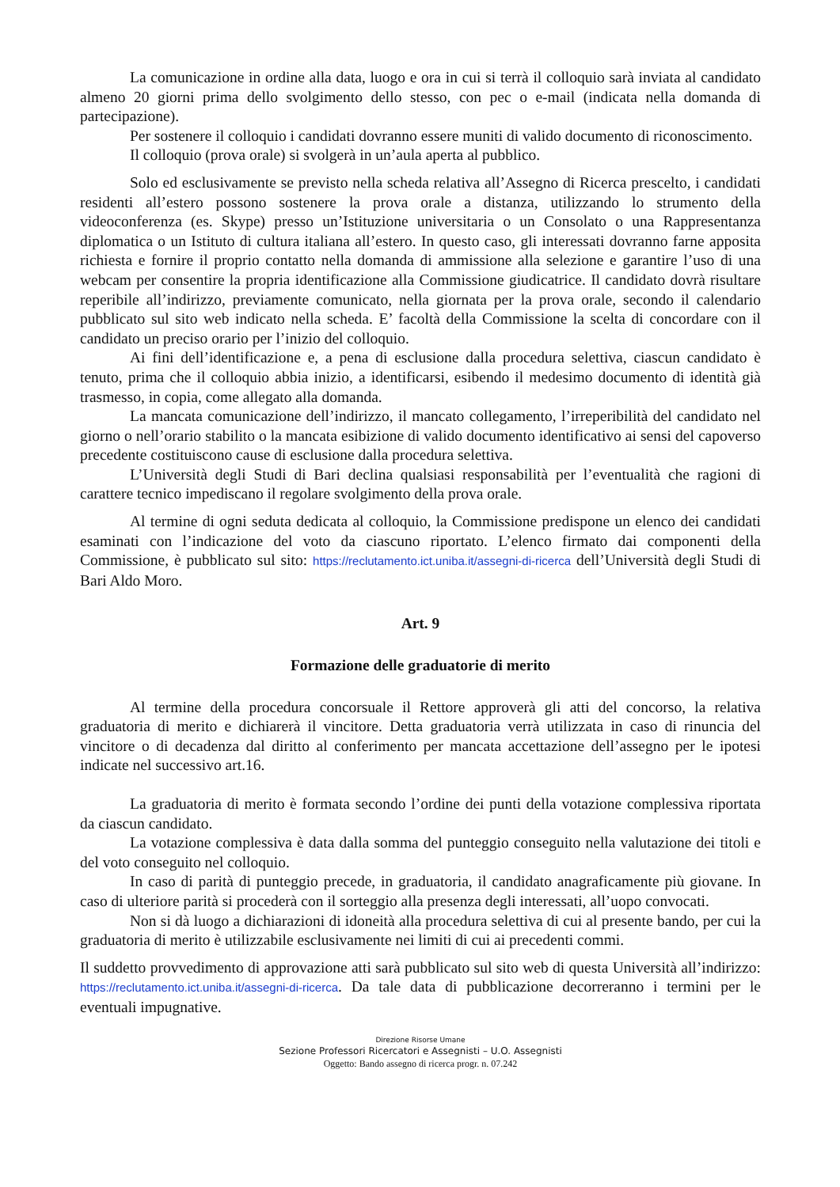La comunicazione in ordine alla data, luogo e ora in cui si terrà il colloquio sarà inviata al candidato almeno 20 giorni prima dello svolgimento dello stesso, con pec o e-mail (indicata nella domanda di partecipazione).
Per sostenere il colloquio i candidati dovranno essere muniti di valido documento di riconoscimento.
Il colloquio (prova orale) si svolgerà in un’aula aperta al pubblico.
Solo ed esclusivamente se previsto nella scheda relativa all’Assegno di Ricerca prescelto, i candidati residenti all’estero possono sostenere la prova orale a distanza, utilizzando lo strumento della videoconferenza (es. Skype) presso un’Istituzione universitaria o un Consolato o una Rappresentanza diplomatica o un Istituto di cultura italiana all’estero. In questo caso, gli interessati dovranno farne apposita richiesta e fornire il proprio contatto nella domanda di ammissione alla selezione e garantire l’uso di una webcam per consentire la propria identificazione alla Commissione giudicatrice. Il candidato dovrà risultare reperibile all’indirizzo, previamente comunicato, nella giornata per la prova orale, secondo il calendario pubblicato sul sito web indicato nella scheda. E’ facoltà della Commissione la scelta di concordare con il candidato un preciso orario per l’inizio del colloquio.
Ai fini dell’identificazione e, a pena di esclusione dalla procedura selettiva, ciascun candidato è tenuto, prima che il colloquio abbia inizio, a identificarsi, esibendo il medesimo documento di identità già trasmesso, in copia, come allegato alla domanda.
La mancata comunicazione dell’indirizzo, il mancato collegamento, l’irreperibilità del candidato nel giorno o nell’orario stabilito o la mancata esibizione di valido documento identificativo ai sensi del capoverso precedente costituiscono cause di esclusione dalla procedura selettiva.
L’Università degli Studi di Bari declina qualsiasi responsabilità per l’eventualità che ragioni di carattere tecnico impediscano il regolare svolgimento della prova orale.
Al termine di ogni seduta dedicata al colloquio, la Commissione predispone un elenco dei candidati esaminati con l’indicazione del voto da ciascuno riportato. L’elenco firmato dai componenti della Commissione, è pubblicato sul sito: https://reclutamento.ict.uniba.it/assegni-di-ricerca dell’Università degli Studi di Bari Aldo Moro.
Art. 9
Formazione delle graduatorie di merito
Al termine della procedura concorsuale il Rettore approverà gli atti del concorso, la relativa graduatoria di merito e dichiarerà il vincitore. Detta graduatoria verrà utilizzata in caso di rinuncia del vincitore o di decadenza dal diritto al conferimento per mancata accettazione dell’assegno per le ipotesi indicate nel successivo art.16.
La graduatoria di merito è formata secondo l’ordine dei punti della votazione complessiva riportata da ciascun candidato.
La votazione complessiva è data dalla somma del punteggio conseguito nella valutazione dei titoli e del voto conseguito nel colloquio.
In caso di parità di punteggio precede, in graduatoria, il candidato anagraficamente più giovane. In caso di ulteriore parità si procederà con il sorteggio alla presenza degli interessati, all’uopo convocati.
Non si dà luogo a dichiarazioni di idoneità alla procedura selettiva di cui al presente bando, per cui la graduatoria di merito è utilizzabile esclusivamente nei limiti di cui ai precedenti commi.
Il suddetto provvedimento di approvazione atti sarà pubblicato sul sito web di questa Università all’indirizzo: https://reclutamento.ict.uniba.it/assegni-di-ricerca. Da tale data di pubblicazione decorreranno i termini per le eventuali impugnative.
Direzione Risorse Umane
Sezione Professori Ricercatori e Assegnisti – U.O. Assegnisti
Oggetto: Bando assegno di ricerca progr. n. 07.242